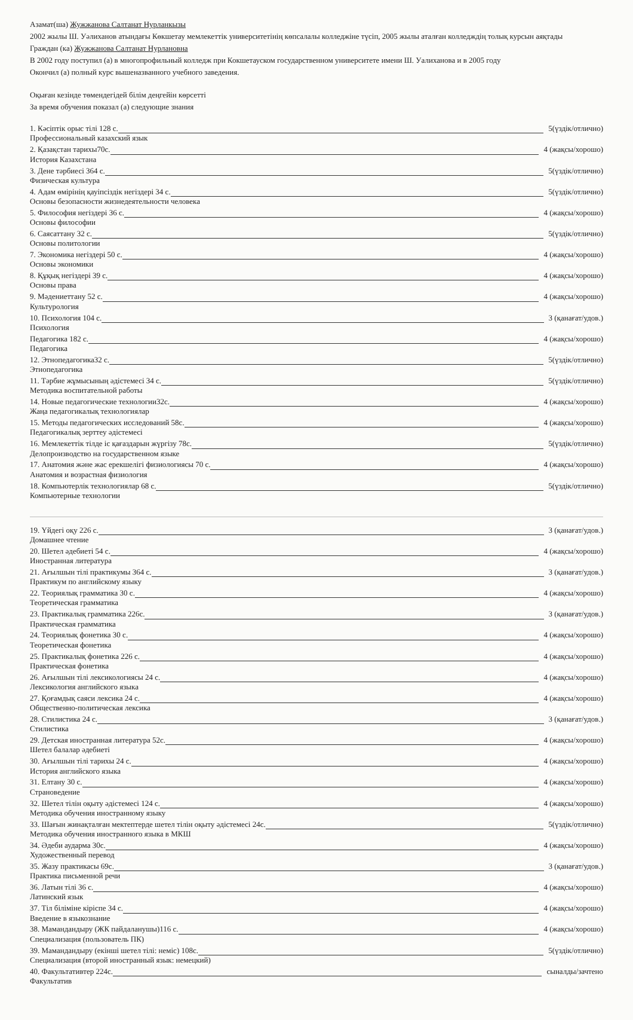Азамат(ша) Жужжанова Салтанат Нурланкызы
2002 жылы Ш. Уәлиханов атындағы Көкшетау мемлекеттік университетінің көпсалалы колледжіне түсіп, 2005 жылы аталған колледждің толық курсын аяқтады
Граждан (ка) Жужжанова Салтанат Нурлановна
В 2002 году поступил (а) в многопрофильный колледж при Кокшетауском государственном университете имени Ш. Уалиханова и в 2005 году
Окончил (а) полный курс вышеназванного учебного заведения.
Оқыған кезінде төмендегідей білім деңгейін көрсетті
За время обучения показал (а) следующие знания
1. Кәсіптік орыс тілі 128 с. 5(үздік/отлично)
Профессиональный казахский язык
2. Қазақстан тарихы70с. 4 (жақсы/хорошо)
История Казахстана
3. Дене тәрбиесі 364 с. 5(үздік/отлично)
Физическая культура
4. Адам өмірінің қауіпсіздік негіздері 34 с. 5(үздік/отлично)
Основы безопасности жизнедеятельности человека
5. Философия негіздері 36 с. 4 (жақсы/хорошо)
Основы философии
6. Саясаттану 32 с. 5(үздік/отлично)
Основы политологии
7. Экономика негіздері 50 с. 4 (жақсы/хорошо)
Основы экономики
8. Құқық негіздері 39 с. 4 (жақсы/хорошо)
Основы права
9. Мәдениеттану 52 с. 4 (жақсы/хорошо)
Культурология
10. Психология 104 с. 3 (қанағат/удов.)
Психология
Педагогика 182 с. 4 (жақсы/хорошо)
Педагогика
12. Этнопедагогика32 с. 5(үздік/отлично)
Этнопедагогика
11. Тәрбие жұмысының әдістемесі 34 с. 5(үздік/отлично)
Методика воспитательной работы
14. Новые педагогические технологии32с. 4 (жақсы/хорошо)
Жаңа педагогикалық технологиялар
15. Методы педагогических исследований 58с. 4 (жақсы/хорошо)
Педагогикалық зерттеу әдістемесі
16. Мемлекеттік тілде іс қағаздарын жүргізу 78с. 5(үздік/отлично)
Делопроизводство на государственном языке
17. Анатомия және жас ерекшелігі физиологиясы 70 с. 4 (жақсы/хорошо)
Анатомия и возрастная физиология
18. Компьютерлік технологиялар 68 с. 5(үздік/отлично)
Компьютерные технологии
19. Үйдегі оқу 226 с. 3 (қанағат/удов.)
Домашнее чтение
20. Шетел әдебиеті 54 с. 4 (жақсы/хорошо)
Иностранная литература
21. Ағылшын тілі практикумы 364 с. 3 (қанағат/удов.)
Практикум по английскому языку
22. Теориялық грамматика 30 с. 4 (жақсы/хорошо)
Теоретическая грамматика
23. Практикалық грамматика 226с. 3 (қанағат/удов.)
Практическая грамматика
24. Теориялық фонетика 30 с. 4 (жақсы/хорошо)
Теоретическая фонетика
25. Практикалық фонетика 226 с. 4 (жақсы/хорошо)
Практическая фонетика
26. Ағылшын тілі лексикологиясы 24 с. 4 (жақсы/хорошо)
Лексикология английского языка
27. Қоғамдық саяси лексика 24 с. 4 (жақсы/хорошо)
Общественно-политическая лексика
28. Стилистика 24 с. 3 (қанағат/удов.)
Стилистика
29. Детская иностранная литература 52с. 4 (жақсы/хорошо)
Шетел балалар әдебиеті
30. Ағылшын тілі тарихы 24 с. 4 (жақсы/хорошо)
История английского языка
31. Елтану 30 с. 4 (жақсы/хорошо)
Страноведение
32. Шетел тілін оқыту әдістемесі 124 с. 4 (жақсы/хорошо)
Методика обучения иностранному языку
33. Шағын жинақталған мектептерде шетел тілін оқыту әдістемесі 24с. 5(үздік/отлично)
Методика обучения иностранного языка в МКШ
34. Әдеби аударма 30с. 4 (жақсы/хорошо)
Художественный перевод
35. Жазу практикасы 69с. 3 (қанағат/удов.)
Практика письменной речи
36. Латын тілі 36 с. 4 (жақсы/хорошо)
Латинский язык
37. Тіл біліміне кіріспе 34 с. 4 (жақсы/хорошо)
Введение в языкознание
38. Мамандандыру (ЖК пайдаланушы)116 с. 4 (жақсы/хорошо)
Специализация (пользователь ПК)
39. Мамандандыру (екінші шетел тілі: неміс) 108с. 5(үздік/отлично)
Специализация (второй иностранный язык: немецкий)
40. Факультативтер 224с. сыналды/зачтено
Факультатив